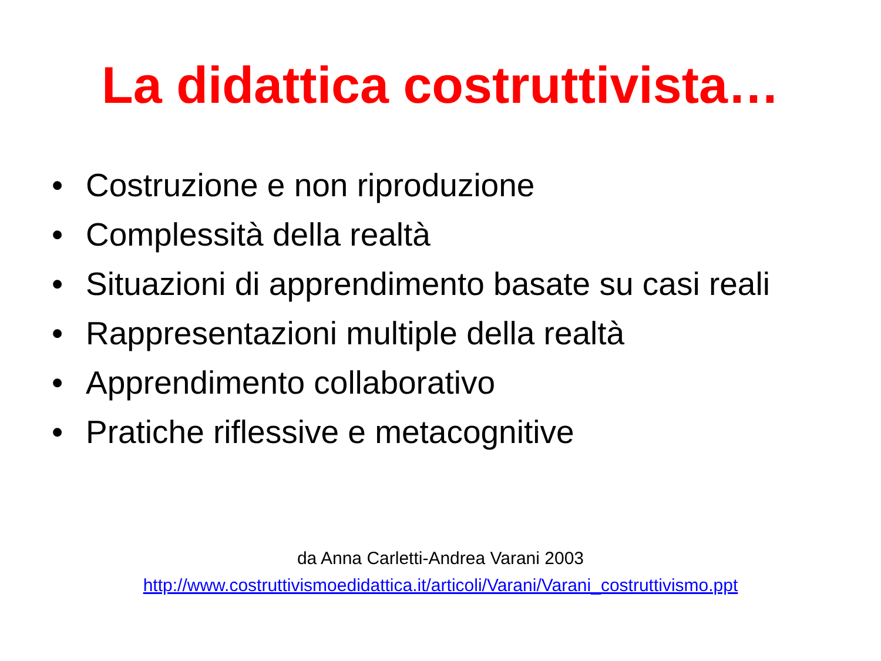La didattica costruttivista…
• Costruzione e non riproduzione
• Complessità della realtà
• Situazioni di apprendimento basate su casi reali
• Rappresentazioni multiple della realtà
• Apprendimento collaborativo
• Pratiche riflessive e metacognitive
da Anna Carletti-Andrea Varani 2003
http://www.costruttivismoedidattica.it/articoli/Varani/Varani_costruttivismo.ppt